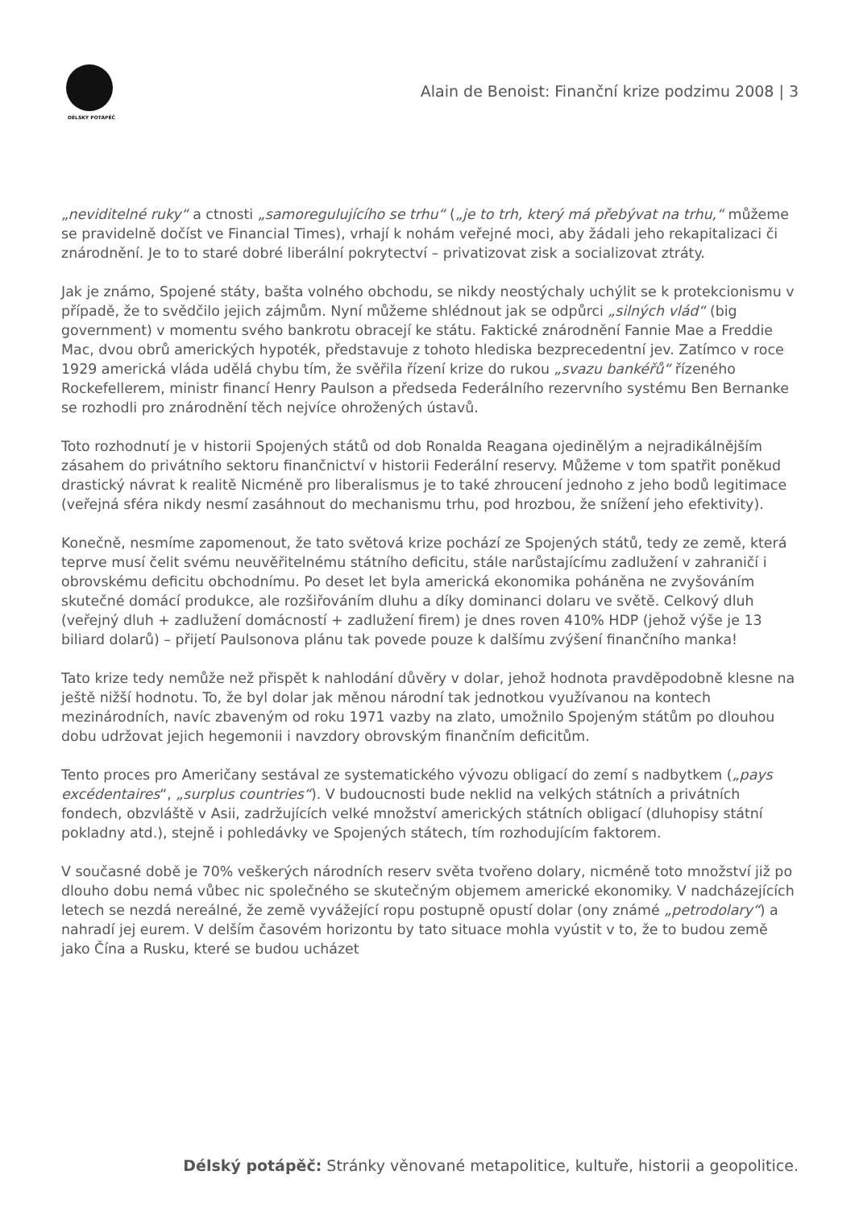DÉLSKÝ POTÁPĚČ
Alain de Benoist: Finanční krize podzimu 2008 | 3
„neviditelné ruky“ a ctnosti „samoregulujícího se trhu“ („je to trh, který má přebývat na trhu,“ můžeme se pravidelně dočíst ve Financial Times), vrhají k nohám veřejné moci, aby žádali jeho rekapitalizaci či znárodnění. Je to to staré dobré liberální pokrytectví – privatizovat zisk a socializovat ztráty.
Jak je známo, Spojené státy, bašta volného obchodu, se nikdy neostýchaly uchýlit se k protekcionismu v případě, že to svědčilo jejich zájmům. Nyní můžeme shlédnout jak se odpůrci „silných vlád“ (big government) v momentu svého bankrotu obracejí ke státu. Faktické znárodnění Fannie Mae a Freddie Mac, dvou obrů amerických hypoték, představuje z tohoto hlediska bezprecedentní jev. Zatímco v roce 1929 americká vláda udělá chybu tím, že svěřila řízení krize do rukou „svazu bankéřů“ řízeného Rockefellerem, ministr financí Henry Paulson a předseda Federálního rezervního systému Ben Bernanke se rozhodli pro znárodnění těch nejvíce ohrožených ústavů.
Toto rozhodnutí je v historii Spojených států od dob Ronalda Reagana ojedinělým a nejradikálnějším zásahem do privátního sektoru finančnictví v historii Federální reservy. Můžeme v tom spatřit poněkud drastický návrat k realitě Nicméně pro liberalismus je to také zhroucení jednoho z jeho bodů legitimace (veřejná sféra nikdy nesmí zasáhnout do mechanismu trhu, pod hrozbou, že snížení jeho efektivity).
Konečně, nesmíme zapomenout, že tato světová krize pochází ze Spojených států, tedy ze země, která teprve musí čelit svému neuvěřitelnému státního deficitu, stále narůstajícímu zadlužení v zahraničí i obrovskému deficitu obchodnímu. Po deset let byla americká ekonomika poháněna ne zvyšováním skutečné domácí produkce, ale rozšiřováním dluhu a díky dominanci dolaru ve světě. Celkový dluh (veřejný dluh + zadlužení domácností + zadlužení firem) je dnes roven 410% HDP (jehož výše je 13 biliard dolarů) – přijetí Paulsonova plánu tak povede pouze k dalšímu zvýšení finančního manka!
Tato krize tedy nemůže než přispět k nahlodání důvěry v dolar, jehož hodnota pravděpodobně klesne na ještě nižší hodnotu. To, že byl dolar jak měnou národní tak jednotkou využívanou na kontech mezinárodních, navíc zbaveným od roku 1971 vazby na zlato, umožnilo Spojeným státům po dlouhou dobu udržovat jejich hegemonii i navzdory obrovským finančním deficitům.
Tento proces pro Američany sestával ze systematického vývozu obligací do zemí s nadbytkem („pays excédentaires“, „surplus countries“). V budoucnosti bude neklid na velkých státních a privátních fondech, obzvláště v Asii, zadržujících velké množství amerických státních obligací (dluhopisy státní pokladny atd.), stejně i pohledávky ve Spojených státech, tím rozhodujícím faktorem.
V současné době je 70% veškerých národních reserv světa tvořeno dolary, nicméně toto množství již po dlouho dobu nemá vůbec nic společného se skutečným objemem americké ekonomiky. V nadcházejících letech se nezdá nereálné, že země vyvážející ropu postupně opustí dolar (ony známé „petrodolary“) a nahradí jej eurem. V delším časovém horizontu by tato situace mohla vyústit v to, že to budou země jako Čína a Rusku, které se budou ucházet
Délský potápěč: Stránky věnované metapolitice, kultuře, historii a geopolitice.